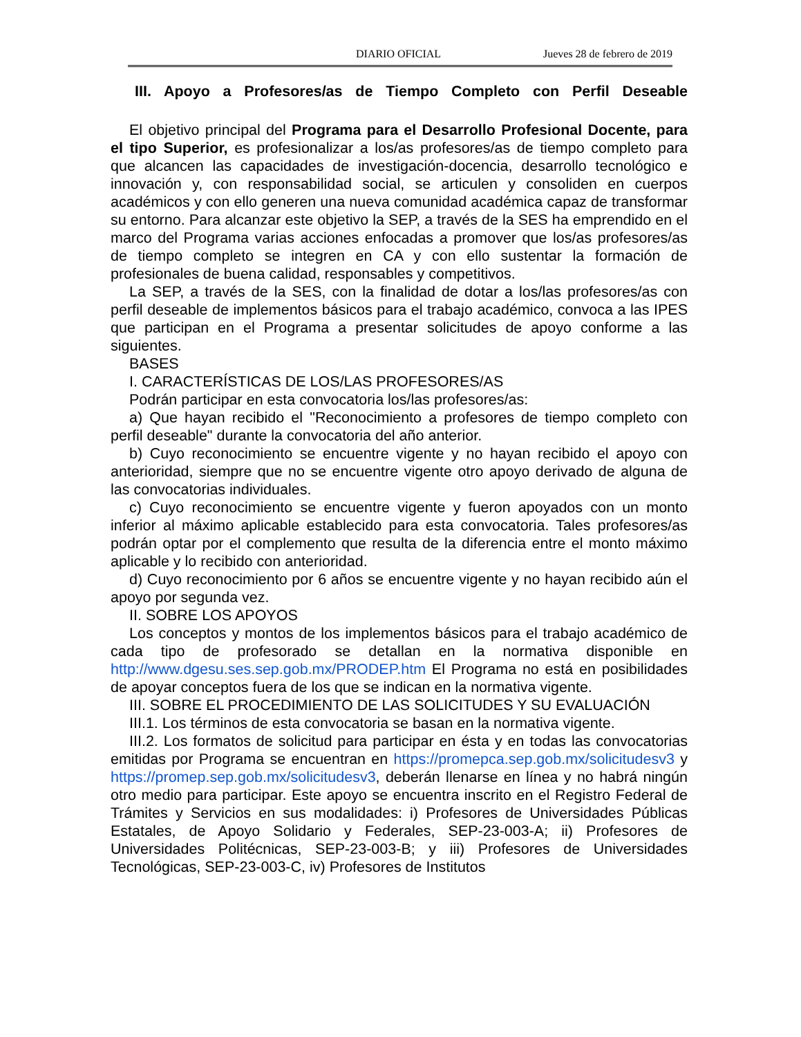DIARIO OFICIAL Jueves 28 de febrero de 2019
III. Apoyo a Profesores/as de Tiempo Completo con Perfil Deseable
El objetivo principal del Programa para el Desarrollo Profesional Docente, para el tipo Superior, es profesionalizar a los/as profesores/as de tiempo completo para que alcancen las capacidades de investigación-docencia, desarrollo tecnológico e innovación y, con responsabilidad social, se articulen y consoliden en cuerpos académicos y con ello generen una nueva comunidad académica capaz de transformar su entorno. Para alcanzar este objetivo la SEP, a través de la SES ha emprendido en el marco del Programa varias acciones enfocadas a promover que los/as profesores/as de tiempo completo se integren en CA y con ello sustentar la formación de profesionales de buena calidad, responsables y competitivos.
La SEP, a través de la SES, con la finalidad de dotar a los/las profesores/as con perfil deseable de implementos básicos para el trabajo académico, convoca a las IPES que participan en el Programa a presentar solicitudes de apoyo conforme a las siguientes.
BASES
I. CARACTERÍSTICAS DE LOS/LAS PROFESORES/AS
Podrán participar en esta convocatoria los/las profesores/as:
a) Que hayan recibido el "Reconocimiento a profesores de tiempo completo con perfil deseable" durante la convocatoria del año anterior.
b) Cuyo reconocimiento se encuentre vigente y no hayan recibido el apoyo con anterioridad, siempre que no se encuentre vigente otro apoyo derivado de alguna de las convocatorias individuales.
c) Cuyo reconocimiento se encuentre vigente y fueron apoyados con un monto inferior al máximo aplicable establecido para esta convocatoria. Tales profesores/as podrán optar por el complemento que resulta de la diferencia entre el monto máximo aplicable y lo recibido con anterioridad.
d) Cuyo reconocimiento por 6 años se encuentre vigente y no hayan recibido aún el apoyo por segunda vez.
II. SOBRE LOS APOYOS
Los conceptos y montos de los implementos básicos para el trabajo académico de cada tipo de profesorado se detallan en la normativa disponible en http://www.dgesu.ses.sep.gob.mx/PRODEP.htm El Programa no está en posibilidades de apoyar conceptos fuera de los que se indican en la normativa vigente.
III. SOBRE EL PROCEDIMIENTO DE LAS SOLICITUDES Y SU EVALUACIÓN
III.1. Los términos de esta convocatoria se basan en la normativa vigente.
III.2. Los formatos de solicitud para participar en ésta y en todas las convocatorias emitidas por Programa se encuentran en https://promepca.sep.gob.mx/solicitudesv3 y https://promep.sep.gob.mx/solicitudesv3, deberán llenarse en línea y no habrá ningún otro medio para participar. Este apoyo se encuentra inscrito en el Registro Federal de Trámites y Servicios en sus modalidades: i) Profesores de Universidades Públicas Estatales, de Apoyo Solidario y Federales, SEP-23-003-A; ii) Profesores de Universidades Politécnicas, SEP-23-003-B; y iii) Profesores de Universidades Tecnológicas, SEP-23-003-C, iv) Profesores de Institutos